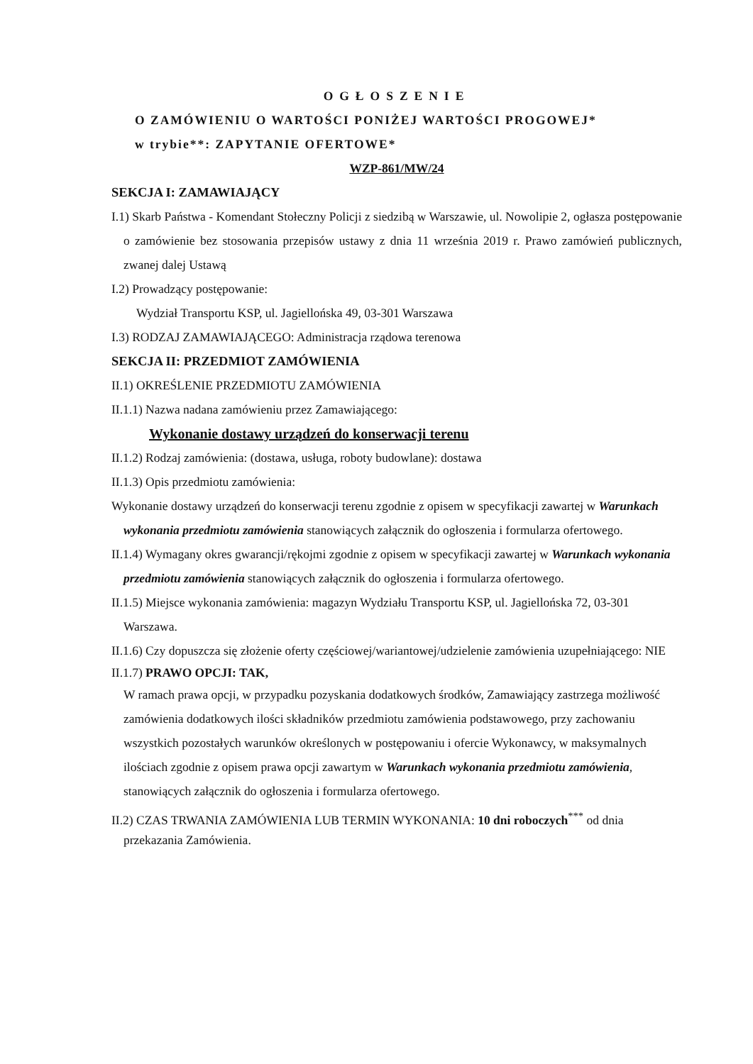OGŁOSZENIE
O ZAMÓWIENIU O WARTOŚCI PONIŻEJ WARTOŚCI PROGOWEJ*
w trybie**: ZAPYTANIE OFERTOWE*
WZP-861/MW/24
SEKCJA I: ZAMAWIAJĄCY
I.1) Skarb Państwa - Komendant Stołeczny Policji z siedzibą w Warszawie, ul. Nowolipie 2, ogłasza postępowanie o zamówienie bez stosowania przepisów ustawy z dnia 11 września 2019 r. Prawo zamówień publicznych, zwanej dalej Ustawą
I.2) Prowadzący postępowanie:
Wydział Transportu KSP, ul. Jagiellońska 49, 03-301 Warszawa
I.3) RODZAJ ZAMAWIAJĄCEGO: Administracja rządowa terenowa
SEKCJA II: PRZEDMIOT ZAMÓWIENIA
II.1) OKREŚLENIE PRZEDMIOTU ZAMÓWIENIA
II.1.1) Nazwa nadana zamówieniu przez Zamawiającego:
Wykonanie dostawy urządzeń do konserwacji terenu
II.1.2) Rodzaj zamówienia: (dostawa, usługa, roboty budowlane): dostawa
II.1.3) Opis przedmiotu zamówienia:
Wykonanie dostawy urządzeń do konserwacji terenu zgodnie z opisem w specyfikacji zawartej w Warunkach wykonania przedmiotu zamówienia stanowiących załącznik do ogłoszenia i formularza ofertowego.
II.1.4) Wymagany okres gwarancji/rękojmi zgodnie z opisem w specyfikacji zawartej w Warunkach wykonania przedmiotu zamówienia stanowiących załącznik do ogłoszenia i formularza ofertowego.
II.1.5) Miejsce wykonania zamówienia: magazyn Wydziału Transportu KSP, ul. Jagiellońska 72, 03-301 Warszawa.
II.1.6) Czy dopuszcza się złożenie oferty częściowej/wariantowej/udzielenie zamówienia uzupełniającego: NIE
II.1.7) PRAWO OPCJI: TAK,
W ramach prawa opcji, w przypadku pozyskania dodatkowych środków, Zamawiający zastrzega możliwość zamówienia dodatkowych ilości składników przedmiotu zamówienia podstawowego, przy zachowaniu wszystkich pozostałych warunków określonych w postępowaniu i ofercie Wykonawcy, w maksymalnych ilościach zgodnie z opisem prawa opcji zawartym w Warunkach wykonania przedmiotu zamówienia, stanowiących załącznik do ogłoszenia i formularza ofertowego.
II.2) CZAS TRWANIA ZAMÓWIENIA LUB TERMIN WYKONANIA: 10 dni roboczych<sup>***</sup> od dnia przekazania Zamówienia.